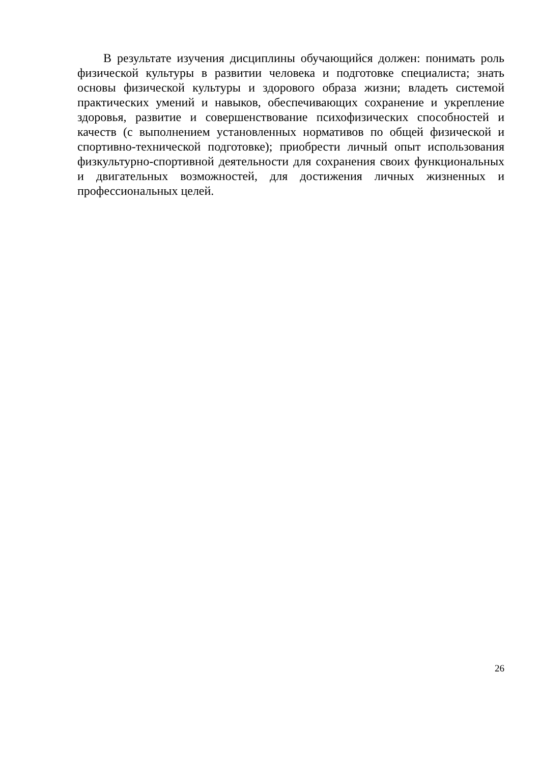В результате изучения дисциплины обучающийся должен: понимать роль физической культуры в развитии человека и подготовке специалиста; знать основы физической культуры и здорового образа жизни; владеть системой практических умений и навыков, обеспечивающих сохранение и укрепление здоровья, развитие и совершенствование психофизических способностей и качеств (с выполнением установленных нормативов по общей физической и спортивно-технической подготовке); приобрести личный опыт использования физкультурно-спортивной деятельности для сохранения своих функциональных и двигательных возможностей, для достижения личных жизненных и профессиональных целей.
26